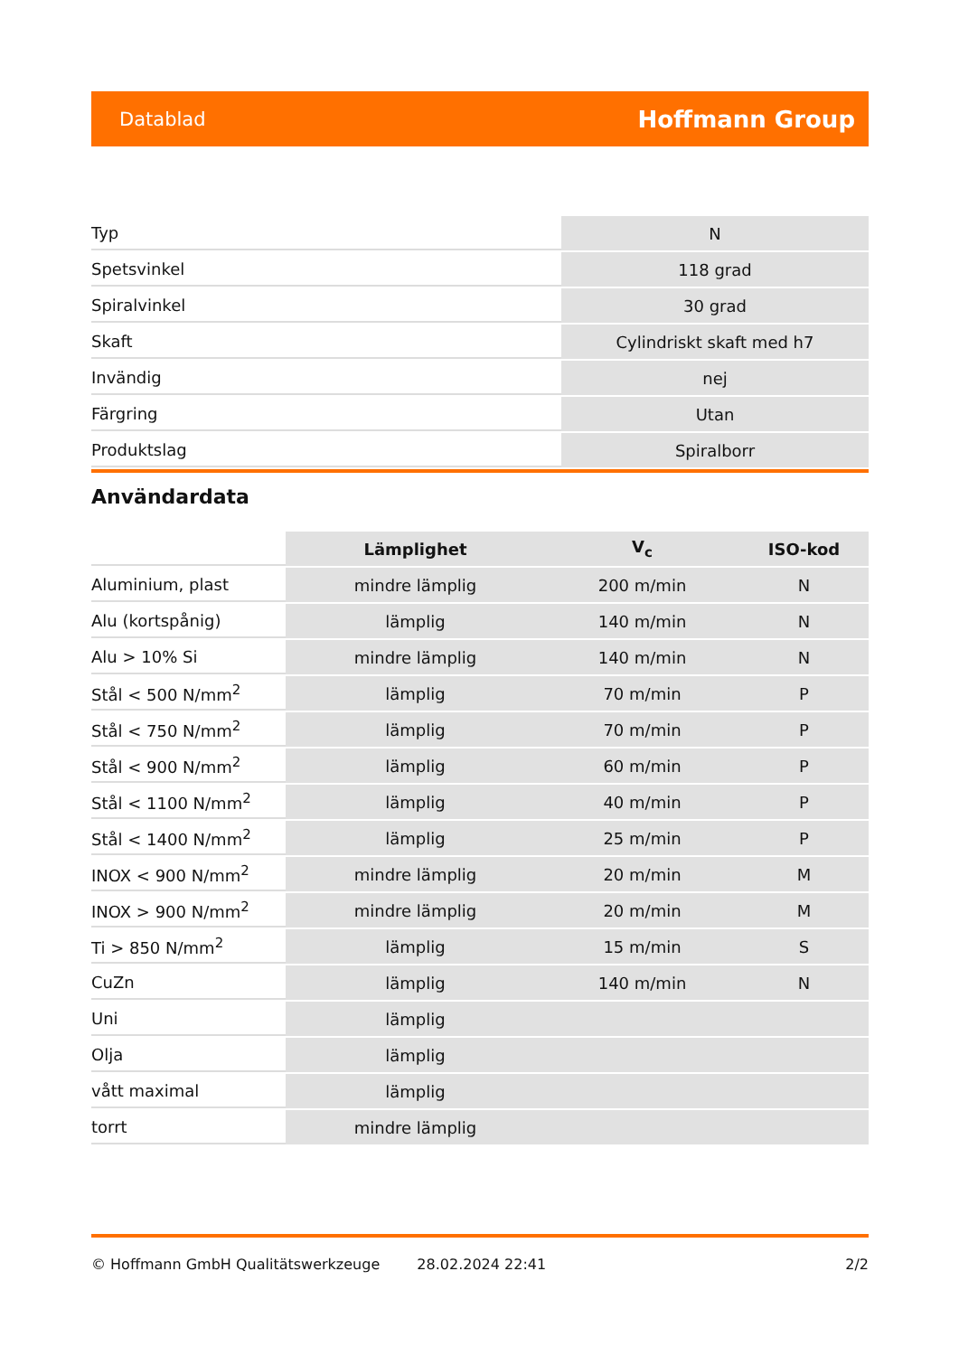Datablad Hoffmann Group
| Typ | N |
| Spetsvinkel | 118 grad |
| Spiralvinkel | 30 grad |
| Skaft | Cylindriskt skaft med h7 |
| Invändig | nej |
| Färgring | Utan |
| Produktslag | Spiralborr |
Användardata
| | Lämplighet | V<sub>c</sub> | ISO-kod |
| --- | --- | --- | --- |
| Aluminium, plast | mindre lämplig | 200 m/min | N |
| Alu (kortspånig) | lämplig | 140 m/min | N |
| Alu > 10% Si | mindre lämplig | 140 m/min | N |
| Stål < 500 N/mm<sup>2</sup> | lämplig | 70 m/min | P |
| Stål < 750 N/mm<sup>2</sup> | lämplig | 70 m/min | P |
| Stål < 900 N/mm<sup>2</sup> | lämplig | 60 m/min | P |
| Stål < 1100 N/mm<sup>2</sup> | lämplig | 40 m/min | P |
| Stål < 1400 N/mm<sup>2</sup> | lämplig | 25 m/min | P |
| INOX < 900 N/mm<sup>2</sup> | mindre lämplig | 20 m/min | M |
| INOX > 900 N/mm<sup>2</sup> | mindre lämplig | 20 m/min | M |
| Ti > 850 N/mm<sup>2</sup> | lämplig | 15 m/min | S |
| CuZn | lämplig | 140 m/min | N |
| Uni | lämplig | | |
| Olja | lämplig | | |
| vått maximal | lämplig | | |
| torrt | mindre lämplig | | |
© Hoffmann GmbH Qualitätswerkzeuge 28.02.2024 22:41 2/2